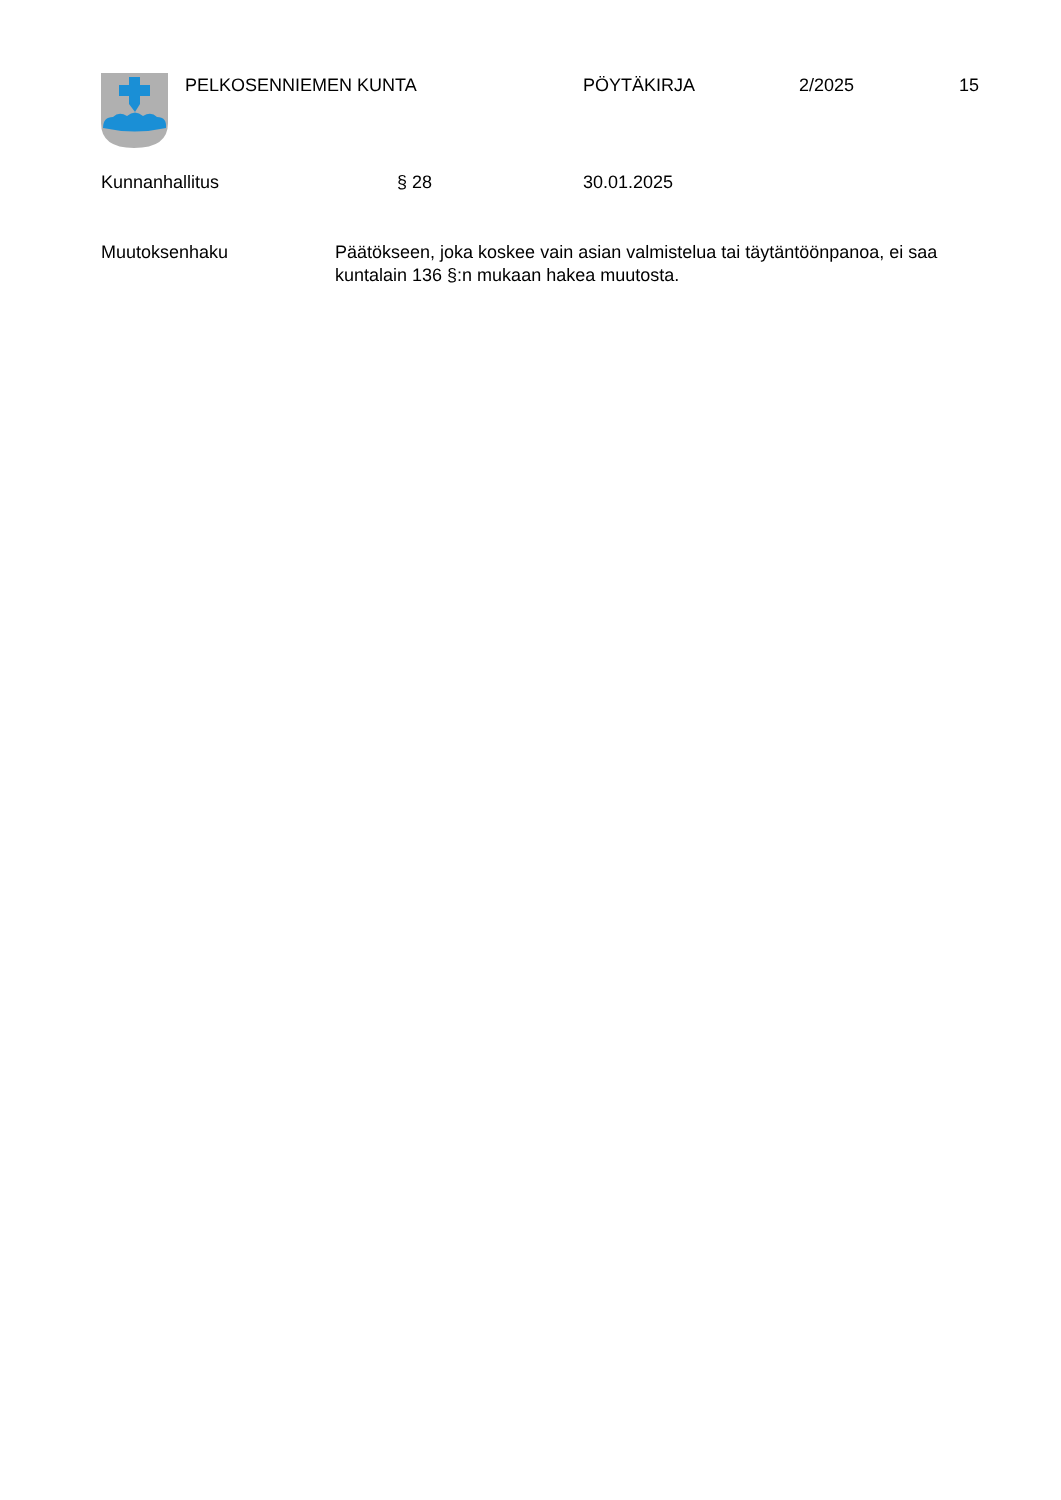PELKOSENNIEMEN KUNTA PÖYTÄKIRJA 2/2025 15
Kunnanhallitus § 28 30.01.2025
Muutoksenhaku Päätökseen, joka koskee vain asian valmistelua tai täytäntöönpanoa, ei saa kuntalain 136 §:n mukaan hakea muutosta.